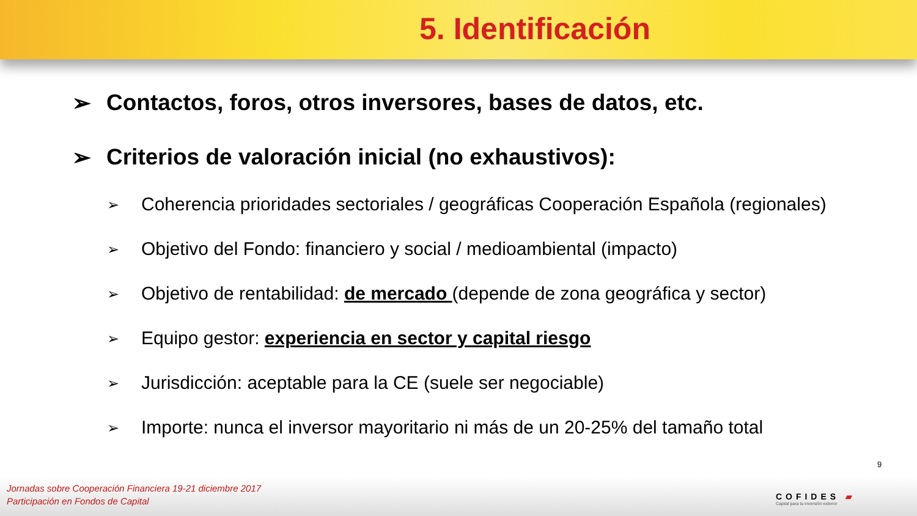5. Identificación
➢ Contactos, foros, otros inversores, bases de datos, etc.
➢ Criterios de valoración inicial (no exhaustivos):
➢ Coherencia prioridades sectoriales / geográficas Cooperación Española (regionales)
➢ Objetivo del Fondo: financiero y social / medioambiental (impacto)
➢ Objetivo de rentabilidad: de mercado (depende de zona geográfica y sector)
➢ Equipo gestor: experiencia en sector y capital riesgo
➢ Jurisdicción: aceptable para la CE (suele ser negociable)
➢ Importe: nunca el inversor mayoritario ni más de un 20-25% del tamaño total
9
Jornadas sobre Cooperación Financiera 19-21 diciembre 2017
Participación en Fondos de Capital
COFIDES ▰
Capital para tu inversión exterior